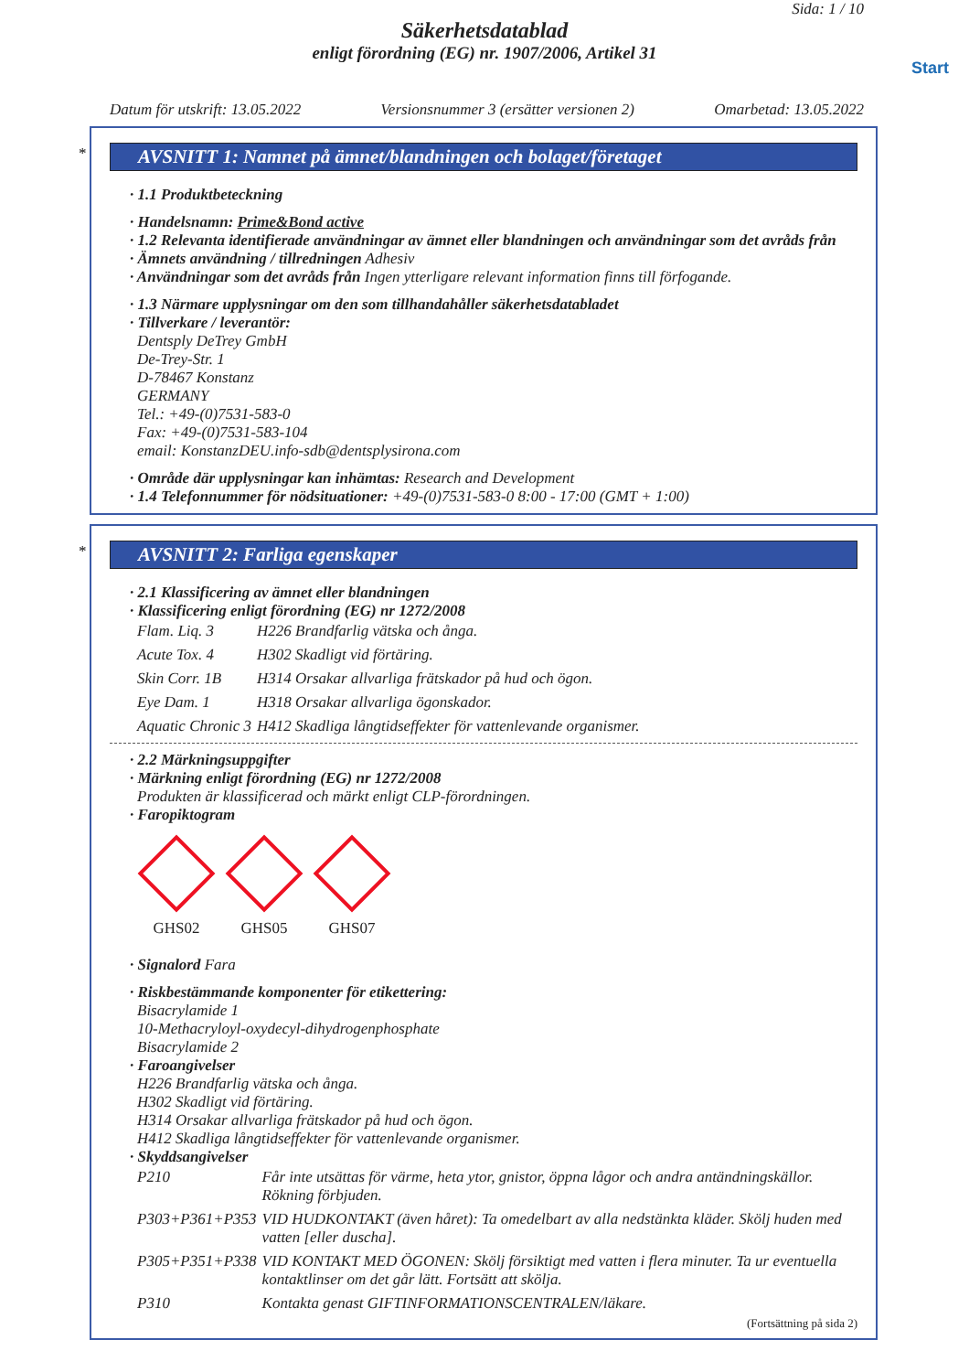Sida: 1 / 10
Säkerhetsdatablad
enligt förordning (EG) nr. 1907/2006, Artikel 31
Start
Datum för utskrift: 13.05.2022 Versionsnummer 3 (ersätter versionen 2) Omarbetad: 13.05.2022
*
AVSNITT 1: Namnet på ämnet/blandningen och bolaget/företaget
· 1.1 Produktbeteckning
· Handelsnamn: Prime&Bond active
· 1.2 Relevanta identifierade användningar av ämnet eller blandningen och användningar som det avråds från
· Ämnets användning / tillredningen Adhesiv
· Användningar som det avråds från Ingen ytterligare relevant information finns till förfogande.
· 1.3 Närmare upplysningar om den som tillhandahåller säkerhetsdatabladet
· Tillverkare / leverantör:
Dentsply DeTrey GmbH
De-Trey-Str. 1
D-78467 Konstanz
GERMANY
Tel.: +49-(0)7531-583-0
Fax: +49-(0)7531-583-104
email: KonstanzDEU.info-sdb@dentsplysirona.com
· Område där upplysningar kan inhämtas: Research and Development
· 1.4 Telefonnummer för nödsituationer: +49-(0)7531-583-0 8:00 - 17:00 (GMT + 1:00)
*
AVSNITT 2: Farliga egenskaper
· 2.1 Klassificering av ämnet eller blandningen
· Klassificering enligt förordning (EG) nr 1272/2008
| Flam. Liq. 3 | H226 Brandfarlig vätska och ånga. |
| Acute Tox. 4 | H302 Skadligt vid förtäring. |
| Skin Corr. 1B | H314 Orsakar allvarliga frätskador på hud och ögon. |
| Eye Dam. 1 | H318 Orsakar allvarliga ögonskador. |
| Aquatic Chronic 3 | H412 Skadliga långtidseffekter för vattenlevande organismer. |
· 2.2 Märkningsuppgifter
· Märkning enligt förordning (EG) nr 1272/2008
Produkten är klassificerad och märkt enligt CLP-förordningen.
· Faropiktogram
GHS02 GHS05 GHS07
· Signalord Fara
· Riskbestämmande komponenter för etikettering:
Bisacrylamide 1
10-Methacryloyl-oxydecyl-dihydrogenphosphate
Bisacrylamide 2
· Faroangivelser
H226 Brandfarlig vätska och ånga.
H302 Skadligt vid förtäring.
H314 Orsakar allvarliga frätskador på hud och ögon.
H412 Skadliga långtidseffekter för vattenlevande organismer.
· Skyddsangivelser
| P210 | Får inte utsättas för värme, heta ytor, gnistor, öppna lågor och andra antändningskällor. Rökning förbjuden. |
| P303+P361+P353 | VID HUDKONTAKT (även håret): Ta omedelbart av alla nedstänkta kläder. Skölj huden med vatten [eller duscha]. |
| P305+P351+P338 | VID KONTAKT MED ÖGONEN: Skölj försiktigt med vatten i flera minuter. Ta ur eventuella kontaktlinser om det går lätt. Fortsätt att skölja. |
| P310 | Kontakta genast GIFTINFORMATIONSCENTRALEN/läkare. |
(Fortsättning på sida 2)